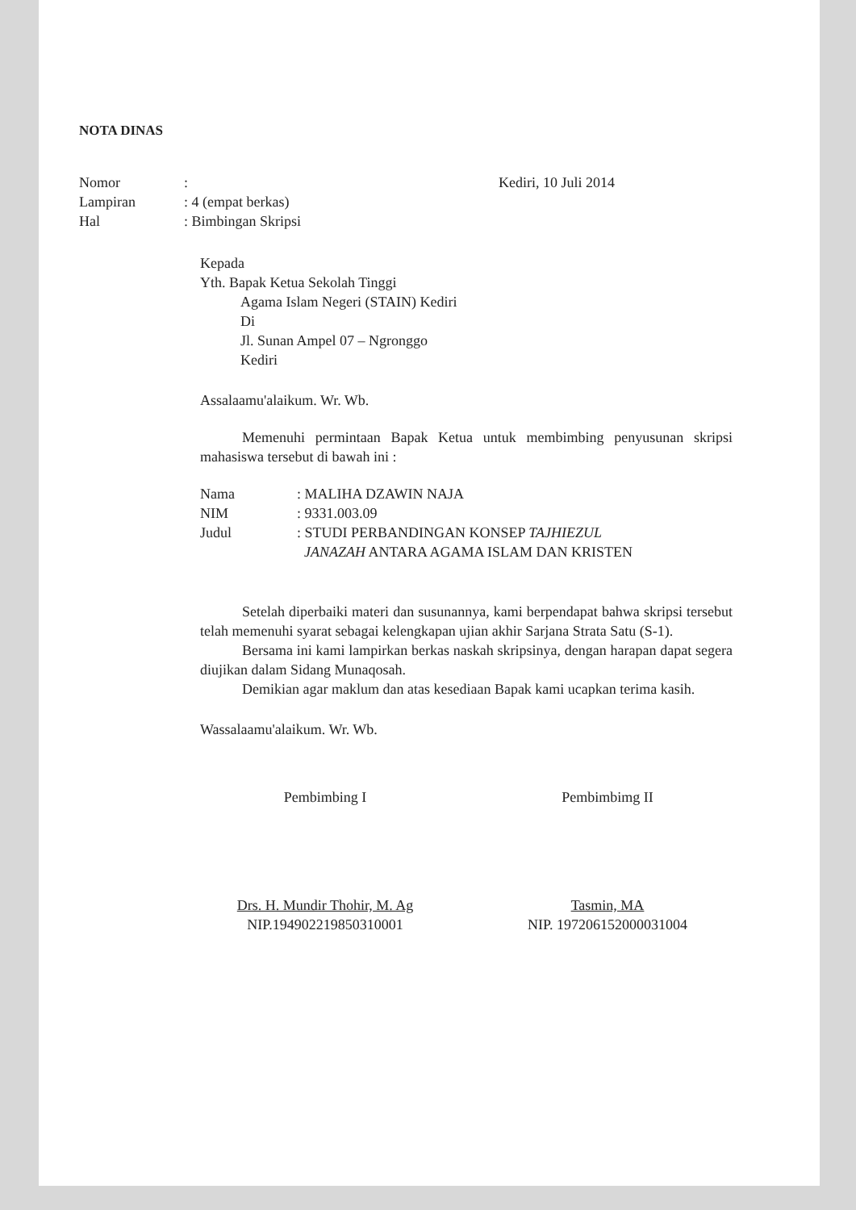NOTA DINAS
Nomor:
Lampiran: 4 (empat berkas)
Hal: Bimbingan Skripsi
Kediri, 10 Juli 2014
Kepada
Yth. Bapak Ketua Sekolah Tinggi
Agama Islam Negeri (STAIN) Kediri
Di
Jl. Sunan Ampel 07 – Ngronggo
Kediri
Assalaamu'alaikum. Wr. Wb.
Memenuhi permintaan Bapak Ketua untuk membimbing penyusunan skripsi mahasiswa tersebut di bawah ini :
Nama: MALIHA DZAWIN NAJA
NIM: 9331.003.09
Judul: STUDI PERBANDINGAN KONSEP TAJHIEZUL
JANAZAH ANTARA AGAMA ISLAM DAN KRISTEN
Setelah diperbaiki materi dan susunannya, kami berpendapat bahwa skripsi tersebut telah memenuhi syarat sebagai kelengkapan ujian akhir Sarjana Strata Satu (S-1).
Bersama ini kami lampirkan berkas naskah skripsinya, dengan harapan dapat segera diujikan dalam Sidang Munaqosah.
Demikian agar maklum dan atas kesediaan Bapak kami ucapkan terima kasih.
Wassalaamu'alaikum. Wr. Wb.
Pembimbing I
Drs. H. Mundir Thohir, M. Ag
NIP.194902219850310001
Pembimbimg II
Tasmin, MA
NIP. 197206152000031004